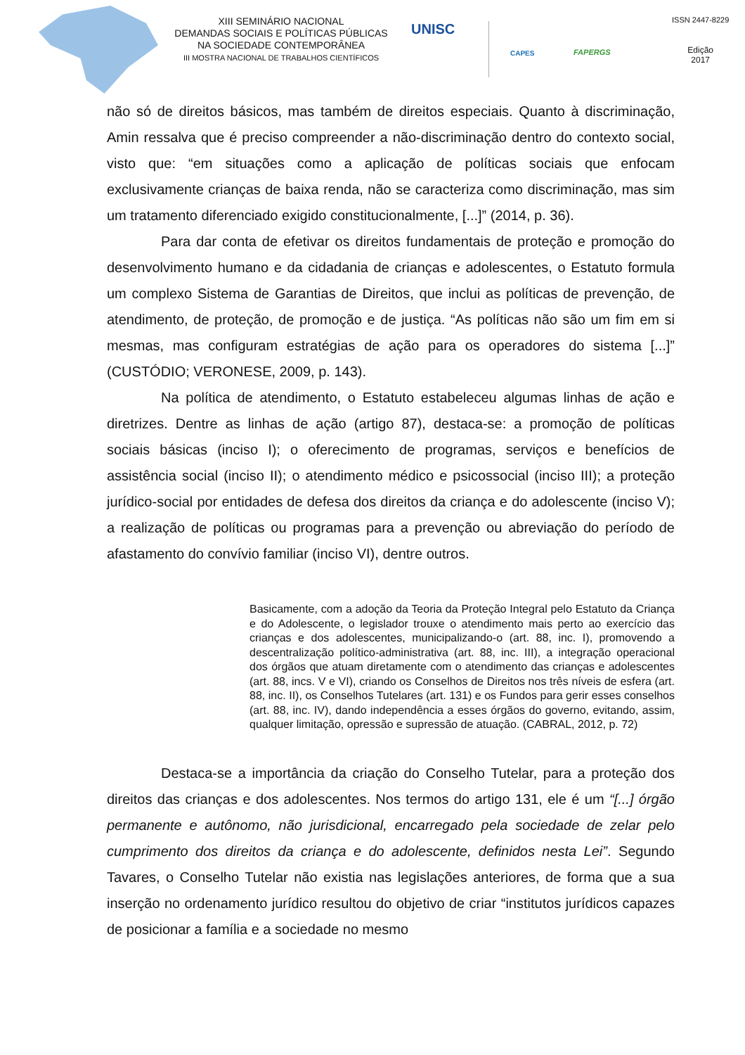XIII SEMINÁRIO NACIONAL
DEMANDAS SOCIAIS E POLÍTICAS PÚBLICAS
NA SOCIEDADE CONTEMPORÂNEA
III MOSTRA NACIONAL DE TRABALHOS CIENTÍFICOS
UNISC
CAPES FAPERGS
ISSN 2447-8229
Edição
2017
não só de direitos básicos, mas também de direitos especiais. Quanto à discriminação, Amin ressalva que é preciso compreender a não-discriminação dentro do contexto social, visto que: “em situações como a aplicação de políticas sociais que enfocam exclusivamente crianças de baixa renda, não se caracteriza como discriminação, mas sim um tratamento diferenciado exigido constitucionalmente, [...]” (2014, p. 36).
Para dar conta de efetivar os direitos fundamentais de proteção e promoção do desenvolvimento humano e da cidadania de crianças e adolescentes, o Estatuto formula um complexo Sistema de Garantias de Direitos, que inclui as políticas de prevenção, de atendimento, de proteção, de promoção e de justiça. “As políticas não são um fim em si mesmas, mas configuram estratégias de ação para os operadores do sistema [...]” (CUSTÓDIO; VERONESE, 2009, p. 143).
Na política de atendimento, o Estatuto estabeleceu algumas linhas de ação e diretrizes. Dentre as linhas de ação (artigo 87), destaca-se: a promoção de políticas sociais básicas (inciso I); o oferecimento de programas, serviços e benefícios de assistência social (inciso II); o atendimento médico e psicossocial (inciso III); a proteção jurídico-social por entidades de defesa dos direitos da criança e do adolescente (inciso V); a realização de políticas ou programas para a prevenção ou abreviação do período de afastamento do convívio familiar (inciso VI), dentre outros.
Basicamente, com a adoção da Teoria da Proteção Integral pelo Estatuto da Criança e do Adolescente, o legislador trouxe o atendimento mais perto ao exercício das crianças e dos adolescentes, municipalizando-o (art. 88, inc. I), promovendo a descentralização político-administrativa (art. 88, inc. III), a integração operacional dos órgãos que atuam diretamente com o atendimento das crianças e adolescentes (art. 88, incs. V e VI), criando os Conselhos de Direitos nos três níveis de esfera (art. 88, inc. II), os Conselhos Tutelares (art. 131) e os Fundos para gerir esses conselhos (art. 88, inc. IV), dando independência a esses órgãos do governo, evitando, assim, qualquer limitação, opressão e supressão de atuação. (CABRAL, 2012, p. 72)
Destaca-se a importância da criação do Conselho Tutelar, para a proteção dos direitos das crianças e dos adolescentes. Nos termos do artigo 131, ele é um “[...] órgão permanente e autônomo, não jurisdicional, encarregado pela sociedade de zelar pelo cumprimento dos direitos da criança e do adolescente, definidos nesta Lei”. Segundo Tavares, o Conselho Tutelar não existia nas legislações anteriores, de forma que a sua inserção no ordenamento jurídico resultou do objetivo de criar “institutos jurídicos capazes de posicionar a família e a sociedade no mesmo